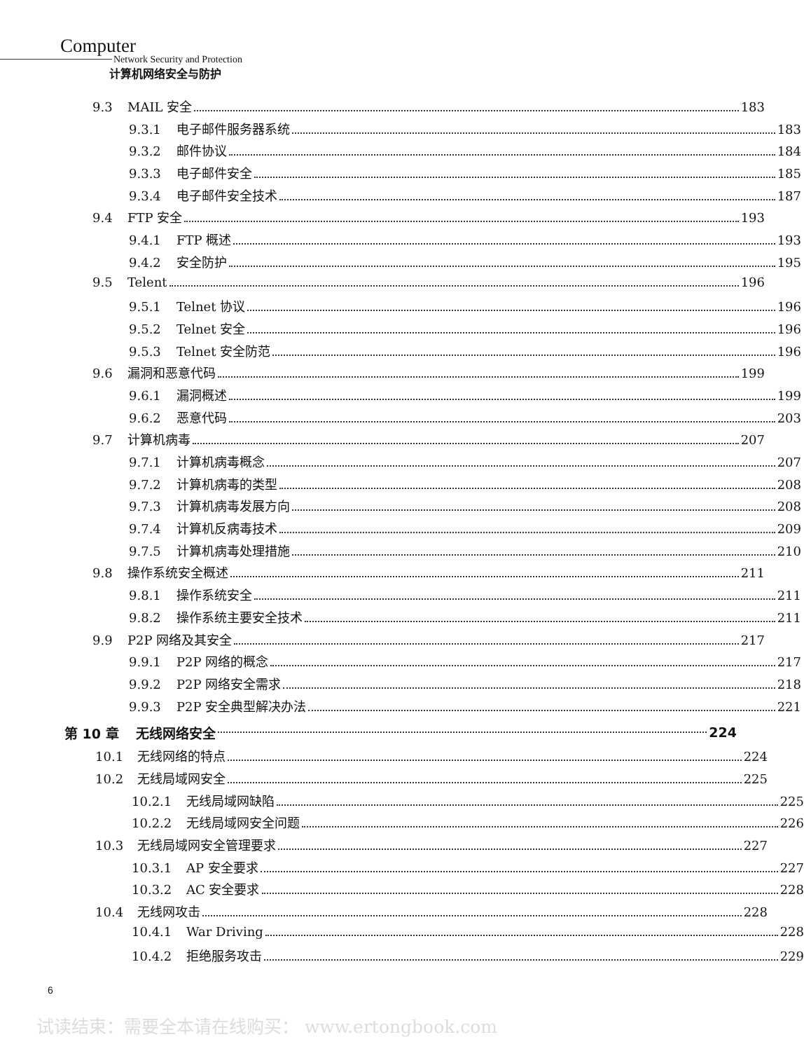Computer
Network Security and Protection
计算机网络安全与防护
9.3 MAIL 安全 183
9.3.1 电子邮件服务器系统 183
9.3.2 邮件协议 184
9.3.3 电子邮件安全 185
9.3.4 电子邮件安全技术 187
9.4 FTP 安全 193
9.4.1 FTP 概述 193
9.4.2 安全防护 195
9.5 Telent 196
9.5.1 Telnet 协议 196
9.5.2 Telnet 安全 196
9.5.3 Telnet 安全防范 196
9.6 漏洞和恶意代码 199
9.6.1 漏洞概述 199
9.6.2 恶意代码 203
9.7 计算机病毒 207
9.7.1 计算机病毒概念 207
9.7.2 计算机病毒的类型 208
9.7.3 计算机病毒发展方向 208
9.7.4 计算机反病毒技术 209
9.7.5 计算机病毒处理措施 210
9.8 操作系统安全概述 211
9.8.1 操作系统安全 211
9.8.2 操作系统主要安全技术 211
9.9 P2P 网络及其安全 217
9.9.1 P2P 网络的概念 217
9.9.2 P2P 网络安全需求 218
9.9.3 P2P 安全典型解决办法 221
第 10 章 无线网络安全 224
10.1 无线网络的特点 224
10.2 无线局域网安全 225
10.2.1 无线局域网缺陷 225
10.2.2 无线局域网安全问题 226
10.3 无线局域网安全管理要求 227
10.3.1 AP 安全要求 227
10.3.2 AC 安全要求 228
10.4 无线网攻击 228
10.4.1 War Driving 228
10.4.2 拒绝服务攻击 229
6
试读结束：需要全本请在线购买： www.ertongbook.com